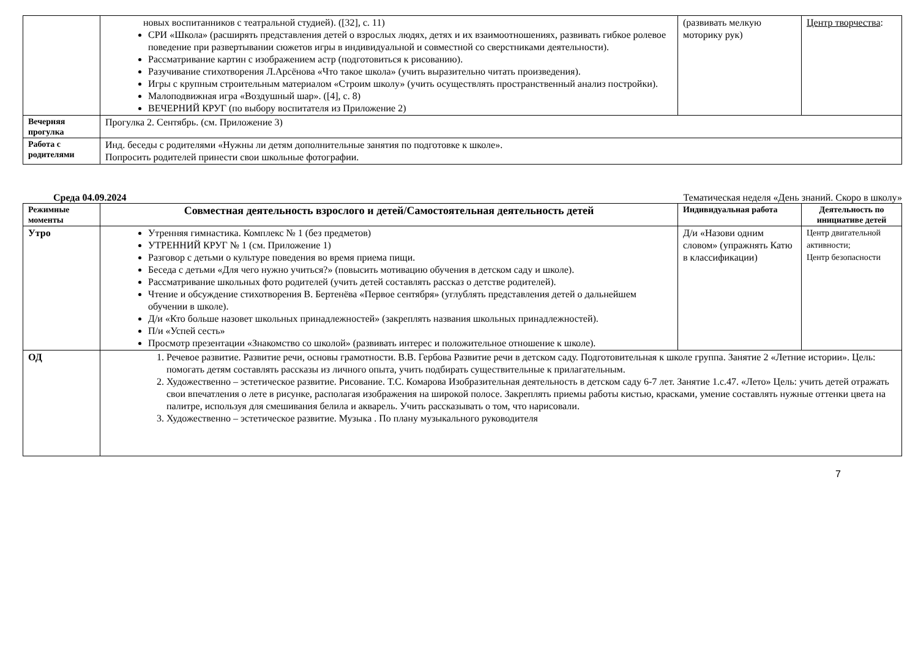| | новых воспитанников с театральной студией). ([32], с. 11) СРИ «Школа» (расширять представления детей о взрослых людях, детях и их взаимоотношениях, развивать гибкое ролевое поведение при развертывании сюжетов игры в индивидуальной и совместной со сверстниками деятельности). Рассматривание картин с изображением астр (подготовиться к рисованию). Разучивание стихотворения Л.Арсёнова «Что такое школа» (учить выразительно читать произведения). Игры с крупным строительным материалом «Строим школу» (учить осуществлять пространственный анализ постройки). Малоподвижная игра «Воздушный шар». ([4], с. 8) ВЕЧЕРНИЙ КРУГ (по выбору воспитателя из Приложение 2) | (развивать мелкую моторику рук) | Центр творчества : |
| Вечерняя прогулка | Прогулка 2. Сентябрь. (см. Приложение 3) | | |
| Работа с родителями | Инд. беседы с родителями «Нужны ли детям дополнительные занятия по подготовке к школе». Попросить родителей принести свои школьные фотографии. | | |
Среда 04.09.2024 Тематическая неделя «День знаний. Скоро в школу»
| Режимные моменты | Совместная деятельность взрослого и детей/Самостоятельная деятельность детей | Индивидуальная работа | Деятельность по инициативе детей |
| --- | --- | --- | --- |
| Утро | Утренняя гимнастика. Комплекс № 1 (без предметов) УТРЕННИЙ КРУГ № 1 (см. Приложение 1) Разговор с детьми о культуре поведения во время приема пищи. Беседа с детьми «Для чего нужно учиться?» (повысить мотивацию обучения в детском саду и школе). Рассматривание школьных фото родителей (учить детей составлять рассказ о детстве родителей). Чтение и обсуждение стихотворения В. Бертенёва «Первое сентября» (углублять представления детей о дальнейшем обучении в школе). Д/и «Кто больше назовет школьных принадлежностей» (закреплять названия школьных принадлежностей). П/и «Успей сесть» Просмотр презентации «Знакомство со школой» (развивать интерес и положительное отношение к школе). | Д/и «Назови одним словом» (упражнять Катю в классификации) | Центр двигательной активности; Центр безопасности |
| ОД | 1. Речевое развитие. Развитие речи, основы грамотности. В.В. Гербова Развитие речи в детском саду. Подготовительная к школе группа. Занятие 2 «Летние истории». Цель: помогать детям составлять рассказы из личного опыта, учить подбирать существительные к прилагательным. 2. Художественно – эстетическое развитие. Рисование. Т.С. Комарова Изобразительная деятельность в детском саду 6-7 лет. Занятие 1.с.47. «Лето» Цель: учить детей отражать свои впечатления о лете в рисунке, располагая изображения на широкой полосе. Закреплять приемы работы кистью, красками, умение составлять нужные оттенки цвета на палитре, используя для смешивания белила и акварель. Учить рассказывать о том, что нарисовали. 3. Художественно – эстетическое развитие. Музыка . По плану музыкального руководителя | | |
7